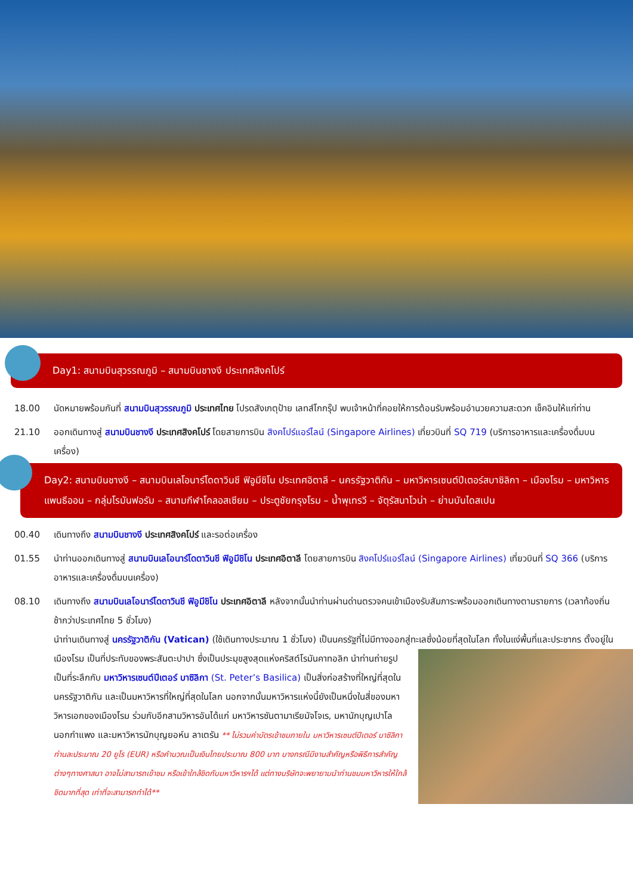Day1: สนามบินสุวรรณภูมิ – สนามบินชางงี ประเทศสิงคโปร์
18.00 นัดหมายพร้อมกันที่ สนามบินสุวรรณภูมิ ประเทศไทย โปรดสังเกตุป้าย เลทส์โกกรุ๊ป พบเจ้าหน้าที่คอยให้การต้อนรับพร้อมอำนวยความสะดวก เช็คอินให้แก่ท่าน
21.10 ออกเดินทางสู่ สนามบินชางงี ประเทศสิงคโปร์ โดยสายการบิน สิงคโปร์แอร์ไลน์ (Singapore Airlines) เที่ยวบินที่ SQ 719 (บริการอาหารและเครื่องดื่มบนเครื่อง)
Day2: สนามบินชางงี – สนามบินเลโอนาร์โดดาวินชี ฟิอูมีชิโน ประเทศอิตาลี – นครรัฐวาติกัน – มหาวิหารเซนต์ปีเตอร์สบาซิลิกา – เมืองโรม – มหาวิหารแพนธีออน – กลุ่มโรมันฟอรัม – สนามกีฬาโคลอสเซียม – ประตูชัยกรุงโรม – น้ำพุเทรวี – จัตุรัสนาโวน่า – ย่านบันไดสเปน
00.40 เดินทางถึง สนามบินชางงี ประเทศสิงคโปร์ และรอต่อเครื่อง
01.55 นำท่านออกเดินทางสู่ สนามบินเลโอนาร์โดดาวินชี ฟิอูมีชิโน ประเทศอิตาลี โดยสายการบิน สิงคโปร์แอร์ไลน์ (Singapore Airlines) เที่ยวบินที่ SQ 366 (บริการอาหารและเครื่องดื่มบนเครื่อง)
08.10 เดินทางถึง สนามบินเลโอนาร์โดดาวินชี ฟิอูมีชิโน ประเทศอิตาลี หลังจากนั้นนำท่านผ่านด่านตรวจคนเข้าเมืองรับสัมภาระพร้อมออกเดินทางตามรายการ (เวลาท้องถิ่นช้ากว่าประเทศไทย 5 ชั่วโมง)
นำท่านเดินทางสู่ นครรัฐวาติกัน (Vatican) (ใช้เดินทางประมาณ 1 ชั่วโมง) เป็นนครรัฐที่ไม่มีทางออกสู่ทะเลซึ่งน้อยที่สุดในโลก ทั้งในแง่พื้นที่
และประชากร ตั้งอยู่ในเมืองโรม เป็นที่ประทับของพระสันตะปาปา ซึ่งเป็นประมุขสูงสุดแห่งคริสต์โรมันคาทอลิก นำท่านถ่ายรูปเป็นที่ระลึกกับ มหาวิหารเซนต์ปีเตอร์ บาซิลิกา (St. Peter’s Basilica) เป็นสิ่งก่อสร้างที่ใหญ่ที่สุดในนครรัฐวาติกัน และเป็นมหาวิหารที่ใหญ่ที่สุดในโลก นอกจากนั้นมหาวิหารแห่งนี้ยังเป็นหนึ่งในสี่ของมหาวิหารเอกของเมืองโรม ร่วมกับอีกสามวิหารอันได้แก่ มหาวิหารซันตามาเรียมัจโจเร, มหานักบุญเปาโลนอกกำแพง และมหาวิหารนักบุญยอห์น ลาเตรัน ** ไม่รวมค่าบัตรเข้าชมภายใน มหาวิหารเซนต์ปีเตอร์ บาซิลิกา ท่านละประมาณ 20 ยูโร (EUR) หรือคำนวณเป็นเงินไทยประมาณ 800 บาท บางกรณีมีงานสำคัญหรือพิธีการสำคัญต่างๆทางศาสนา อาจไม่สามารถเข้าชม หรือเข้าใกล้ชิดกับมหาวิหารฯได้ แต่ทางบริษัทจะพยายามนำท่านชมมหาวิหารให้ใกล้ชิดมากที่สุด เท่าที่จะสามารถทำได้**